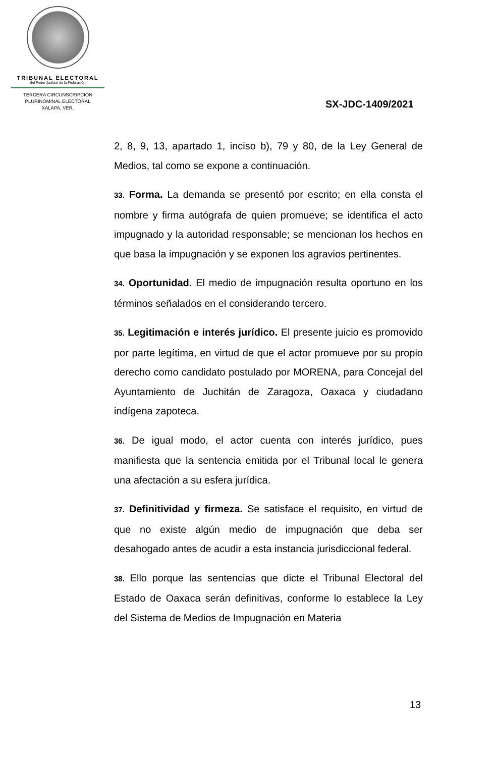TRIBUNAL ELECTORAL
del Poder Judicial de la Federación
TERCERA CIRCUNSCRIPCIÓN
PLURINOMINAL ELECTORAL
XALAPA, VER.
SX-JDC-1409/2021
2, 8, 9, 13, apartado 1, inciso b), 79 y 80, de la Ley General de Medios, tal como se expone a continuación.
33. Forma. La demanda se presentó por escrito; en ella consta el nombre y firma autógrafa de quien promueve; se identifica el acto impugnado y la autoridad responsable; se mencionan los hechos en que basa la impugnación y se exponen los agravios pertinentes.
34. Oportunidad. El medio de impugnación resulta oportuno en los términos señalados en el considerando tercero.
35. Legitimación e interés jurídico. El presente juicio es promovido por parte legítima, en virtud de que el actor promueve por su propio derecho como candidato postulado por MORENA, para Concejal del Ayuntamiento de Juchitán de Zaragoza, Oaxaca y ciudadano indígena zapoteca.
36. De igual modo, el actor cuenta con interés jurídico, pues manifiesta que la sentencia emitida por el Tribunal local le genera una afectación a su esfera jurídica.
37. Definitividad y firmeza. Se satisface el requisito, en virtud de que no existe algún medio de impugnación que deba ser desahogado antes de acudir a esta instancia jurisdiccional federal.
38. Ello porque las sentencias que dicte el Tribunal Electoral del Estado de Oaxaca serán definitivas, conforme lo establece la Ley del Sistema de Medios de Impugnación en Materia
13